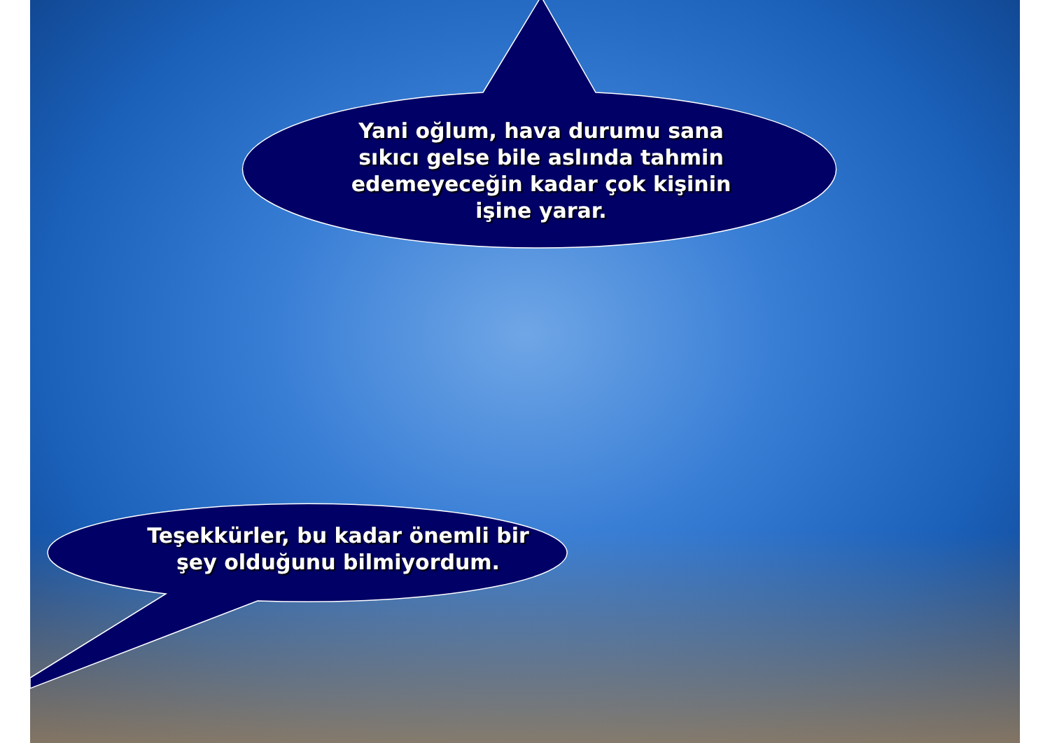Yani oğlum, hava durumu sana sıkıcı gelse bile aslında tahmin edemeyeceğin kadar çok kişinin işine yarar.
Teşekkürler, bu kadar önemli bir şey olduğunu bilmiyordum.